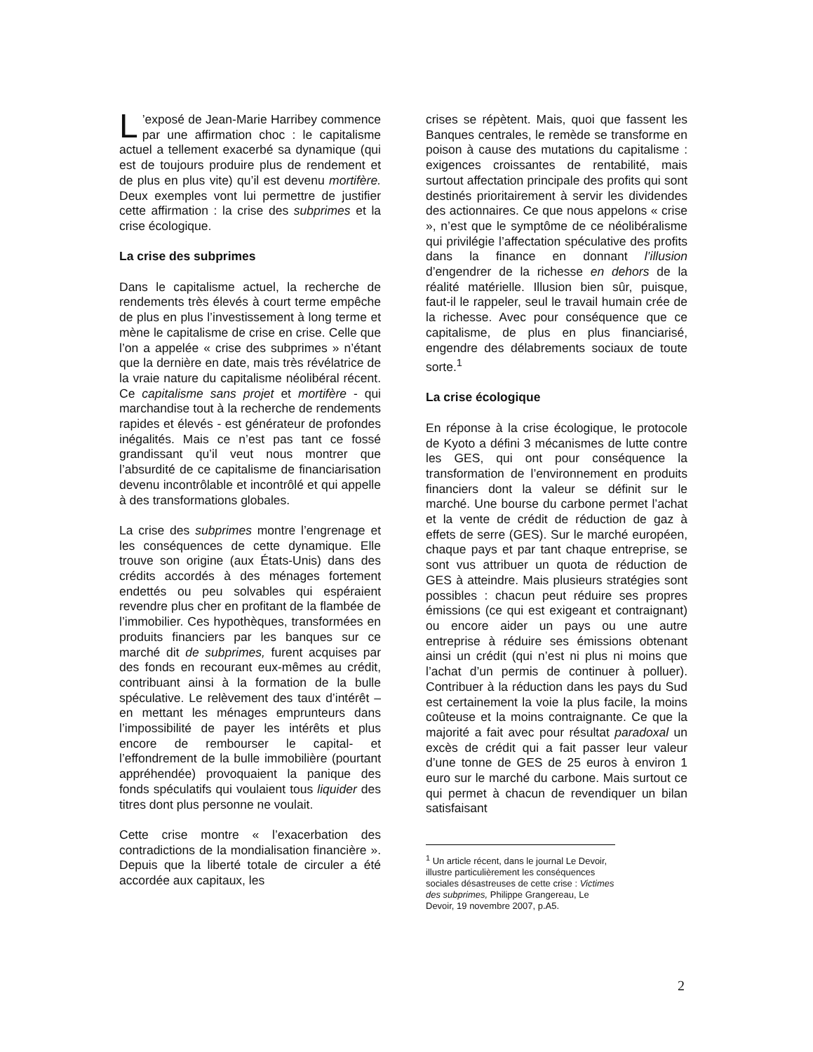L’exposé de Jean-Marie Harribey commence par une affirmation choc : le capitalisme actuel a tellement exacerbé sa dynamique (qui est de toujours produire plus de rendement et de plus en plus vite) qu’il est devenu mortifère. Deux exemples vont lui permettre de justifier cette affirmation : la crise des subprimes et la crise écologique.
La crise des subprimes
Dans le capitalisme actuel, la recherche de rendements très élevés à court terme empêche de plus en plus l’investissement à long terme et mène le capitalisme de crise en crise. Celle que l’on a appelée « crise des subprimes » n’étant que la dernière en date, mais très révélatrice de la vraie nature du capitalisme néolibéral récent. Ce capitalisme sans projet et mortifère - qui marchandise tout à la recherche de rendements rapides et élevés - est générateur de profondes inégalités. Mais ce n’est pas tant ce fossé grandissant qu’il veut nous montrer que l’absurdité de ce capitalisme de financiarisation devenu incontrôlable et incontrôlé et qui appelle à des transformations globales.
La crise des subprimes montre l’engrenage et les conséquences de cette dynamique. Elle trouve son origine (aux États-Unis) dans des crédits accordés à des ménages fortement endettés ou peu solvables qui espéraient revendre plus cher en profitant de la flambée de l’immobilier. Ces hypothèques, transformées en produits financiers par les banques sur ce marché dit de subprimes, furent acquises par des fonds en recourant eux-mêmes au crédit, contribuant ainsi à la formation de la bulle spéculative. Le relèvement des taux d’intérêt –en mettant les ménages emprunteurs dans l’impossibilité de payer les intérêts et plus encore de rembourser le capital- et l’effondrement de la bulle immobilière (pourtant appréhendée) provoquaient la panique des fonds spéculatifs qui voulaient tous liquider des titres dont plus personne ne voulait.
Cette crise montre « l’exacerbation des contradictions de la mondialisation financière ». Depuis que la liberté totale de circuler a été accordée aux capitaux, les
crises se répètent. Mais, quoi que fassent les Banques centrales, le remède se transforme en poison à cause des mutations du capitalisme : exigences croissantes de rentabilité, mais surtout affectation principale des profits qui sont destinés prioritairement à servir les dividendes des actionnaires. Ce que nous appelons « crise », n’est que le symptôme de ce néolibéralisme qui privilégie l’affectation spéculative des profits dans la finance en donnant l’illusion d’engendrer de la richesse en dehors de la réalité matérielle. Illusion bien sûr, puisque, faut-il le rappeler, seul le travail humain crée de la richesse. Avec pour conséquence que ce capitalisme, de plus en plus financiarisé, engendre des délabrements sociaux de toute sorte.<sup>1</sup>
La crise écologique
En réponse à la crise écologique, le protocole de Kyoto a défini 3 mécanismes de lutte contre les GES, qui ont pour conséquence la transformation de l’environnement en produits financiers dont la valeur se définit sur le marché. Une bourse du carbone permet l’achat et la vente de crédit de réduction de gaz à effets de serre (GES). Sur le marché européen, chaque pays et par tant chaque entreprise, se sont vus attribuer un quota de réduction de GES à atteindre. Mais plusieurs stratégies sont possibles : chacun peut réduire ses propres émissions (ce qui est exigeant et contraignant) ou encore aider un pays ou une autre entreprise à réduire ses émissions obtenant ainsi un crédit (qui n’est ni plus ni moins que l’achat d’un permis de continuer à polluer). Contribuer à la réduction dans les pays du Sud est certainement la voie la plus facile, la moins coûteuse et la moins contraignante. Ce que la majorité a fait avec pour résultat paradoxal un excès de crédit qui a fait passer leur valeur d’une tonne de GES de 25 euros à environ 1 euro sur le marché du carbone. Mais surtout ce qui permet à chacun de revendiquer un bilan satisfaisant
<sup>1</sup> Un article récent, dans le journal Le Devoir, illustre particulièrement les conséquences sociales désastreuses de cette crise : Victimes des subprimes, Philippe Grangereau, Le Devoir, 19 novembre 2007, p.A5.
2